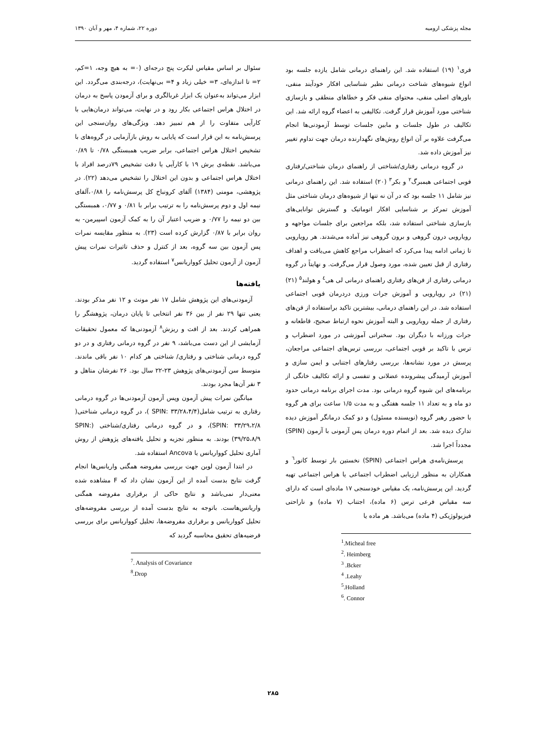مجله پزشکی ارومیه دوره ۲۲، شماره ۴، مهر و آبان ۱۳۹۰
فری<sup>۱</sup> (۱۹) استفاده شد. این راهنمای درمانی شامل یازده جلسه بود انواع شیوه‌های شناخت درمانی نظیر شناسایی افکار خودآیند منفی، باورهای اصلی منفی، محتوای منفی فکر و خطاهای منطقی و بازسازی شناختی مورد آموزش قرار گرفت. تکالیفی به اعضاء گروه ارائه شد. این تکالیف در طول جلسات و مابین جلسات توسط آزمودنی‌ها انجام می‌گرفت علاوه بر آن انواع روش‌های نگهدارنده درمان جهت تداوم تغییر نیز آموزش داده شد.
در گروه درمانی رفتاری/شناختی از راهنمای درمان شناختی/رفتاری فوبی اجتماعی هیمبرگ<sup>۲</sup> و بکر<sup>۳</sup> (۲۰) استفاده شد. این راهنمای درمانی نیز شامل ۱۱ جلسه بود که در آن نه تنها از شیوه‌های درمان شناختی مثل آموزش تمرکز بر شناسایی افکار اتوماتیک و گسترش توانایی‌های بازسازی شناختی استفاده شد، بلکه مراجعین برای جلسات مواجهه و رویارویی درون گروهی و برون گروهی نیز آماده می‌شدند. هر رویارویی تا زمانی ادامه پیدا می‌کرد که اضطراب مراجع کاهش می‌یافت و اهداف رفتاری از قبل تعیین شده، مورد وصول قرار می‌گرفت. و نهایتاً در گروه درمانی رفتاری از فن‌های رفتاری راهنمای درمانی لی هی<sup>٤</sup> و هولند<sup>۵</sup> (۲۱) (۲۱) در رویارویی و آموزش جرات ورزی دردرمان فوبی اجتماعی استفاده شد. در این راهنمای درمانی، بیشترین تاکید براستفاده از فن‌های رفتاری از جمله رویارویی و البته آموزش نحوه ارتباط صحیح، قاطعانه و جرات ورزانه با دیگران بود. سخنرانی آموزشی در مورد اضطراب و ترس با تاکید بر فوبی اجتماعی، بررسی ترس‌های اجتماعی مراجعان، پرسش در مورد نشانه‌ها، بررسی رفتارهای اجتنابی و ایمن سازی و آموزش آرمیدگی پیشرونده عضلانی و تنفسی و ارائه تکالیف خانگی از برنامه‌های این شیوه گروه درمانی بود. مدت اجرای برنامه درمانی حدود دو ماه و به تعداد ۱۱ جلسه هفتگی و به مدت ۱/۵ ساعت برای هر گروه با حضور رهبر گروه (نویسنده مسئول) و دو کمک درمانگر آموزش دیده تدارک دیده شد. بعد از اتمام دوره درمان پس آزمونی با آزمون (SPIN) مجدداً اجرا شد.
پرسش‌نامه‌ی هراس اجتماعی (SPIN) نخستین بار توسط کانور<sup>٦</sup> و همکاران به منظور ارزیابی اضطراب اجتماعی یا هراس اجتماعی تهیه گردید. این پرسش‌نامه، یک مقیاس خودسنجی ۱۷ ماده‌ای است که دارای سه مقیاس فرعی ترس (۶ ماده)، اجتناب (۷ ماده) و ناراحتی فیزیولوژیکی (۴ ماده) می‌باشد. هر ماده یا
<sup>1</sup>.Micheal free
<sup>2</sup>. Heimberg
<sup>3</sup> .Bcker
<sup>4</sup> .Leahy
<sup>5</sup>.Holland
<sup>6</sup>. Connor
سئوال بر اساس مقیاس لیکرت پنج درجه‌ای (۰= به هیچ وجه، ۱=کم، ۲= تا اندازه‌ای، ۳= خیلی زیاد و ۴= بی‌نهایت)، درجه‌بندی می‌گردد. این ابزار می‌تواند به‌عنوان یک ابزار غربالگری و برای آزمودن پاسخ به درمان در اختلال هراس اجتماعی بکار رود و در نهایت، می‌تواند درمان‌هایی با کارآیی متفاوت را از هم تمییز دهد. ویژگی‌های روان‌سنجی این پرسش‌نامه به این قرار است که پایایی به روش بازآزمایی در گروه‌های با تشخیص اختلال هراس اجتماعی، برابر ضریب همبستگی ۰/۷۸ تا ۰/۸۹ می‌باشد. نقطه‌ی برش ۱۹ با کارآیی یا دقت تشخیص ۷۹درصد افراد با اختلال هراس اجتماعی و بدون این اختلال را تشخیص می‌دهد (۲۲). در پژوهشی، مومنی (۱۳۸۴) آلفای کرونباخ کل پرسش‌نامه را ۰/۸۸،آلفای نیمه اول و دوم پرسش‌نامه را به ترتیب برابر با ۰/۸۱ و ۰/۷۷، همبستگی بین دو نیمه را ۰/۷۷ و ضریب اعتبار آن را به کمک آزمون اسپیرمن- به روان برابر با ۰/۸۷ گزارش کرده است (۲۳). به منظور مقایسه نمرات پس آزمون بین سه گروه، بعد از کنترل و حذف تاثیرات نمرات پیش آزمون از آزمون تحلیل کوواریانس<sup>۷</sup> استفاده گردید.
یافته‌ها
آزمودنی‌های این پژوهش شامل ۱۷ نفر مونث و ۱۲ نفر مذکر بودند. یعنی تنها ۲۹ نفر از بین ۳۶ نفر انتخابی تا پایان درمان، پژوهشگر را همراهی کردند. بعد از افت و ریزش<sup>۸</sup> آزمودنی‌ها که معمول تحقیقات آزمایشی از این دست می‌باشد، ۹ نفر در گروه درمانی رفتاری و در دو گروه درمانی شناختی و رفتاری/ شناختی هر کدام ۱۰ نفر باقی ماندند. متوسط سن آزمودنی‌های پژوهش ۲۳-۲۲ سال بود. ۲۶ نفرشان متاهل و ۳ نفر آن‌ها مجرد بودند.
میانگین نمرات پیش آزمون وپس آزمون آزمودنی‌ها در گروه درمانی رفتاری به ترتیب شامل(۳۳/۲۸،۴/۴ :SPIN )، در گروه درمانی شناختی( SPIN: ۳۳/۲۹،۲/۸)، و در گروه درمانی رفتاری/شناختی (SPIN: ۳۹/۲۵،۸/۹) بودند. به منظور تجزیه و تحلیل یافته‌های پژوهش از روش آماری تحلیل کوواریانس یا Ancova استفاده شد.
در ابتدا آزمون لوین جهت بررسی مفروضه همگنی واریانس‌ها انجام گرفت نتایج بدست آمده از این آزمون نشان داد که F مشاهده شده معنی‌دار نمی‌باشد و نتایج حاکی از برقراری مفروضه همگنی واریانس‌هاست. باتوجه به نتایج بدست آمده از بررسی مفروضه‌های تحلیل کوواریانس و برقراری مفروضه‌ها، تحلیل کوواریانس برای بررسی فرضیه‌های تحقیق محاسبه گردید که
<sup>7</sup>. Analysis of Covariance
<sup>8</sup>.Drop
۲۸۵